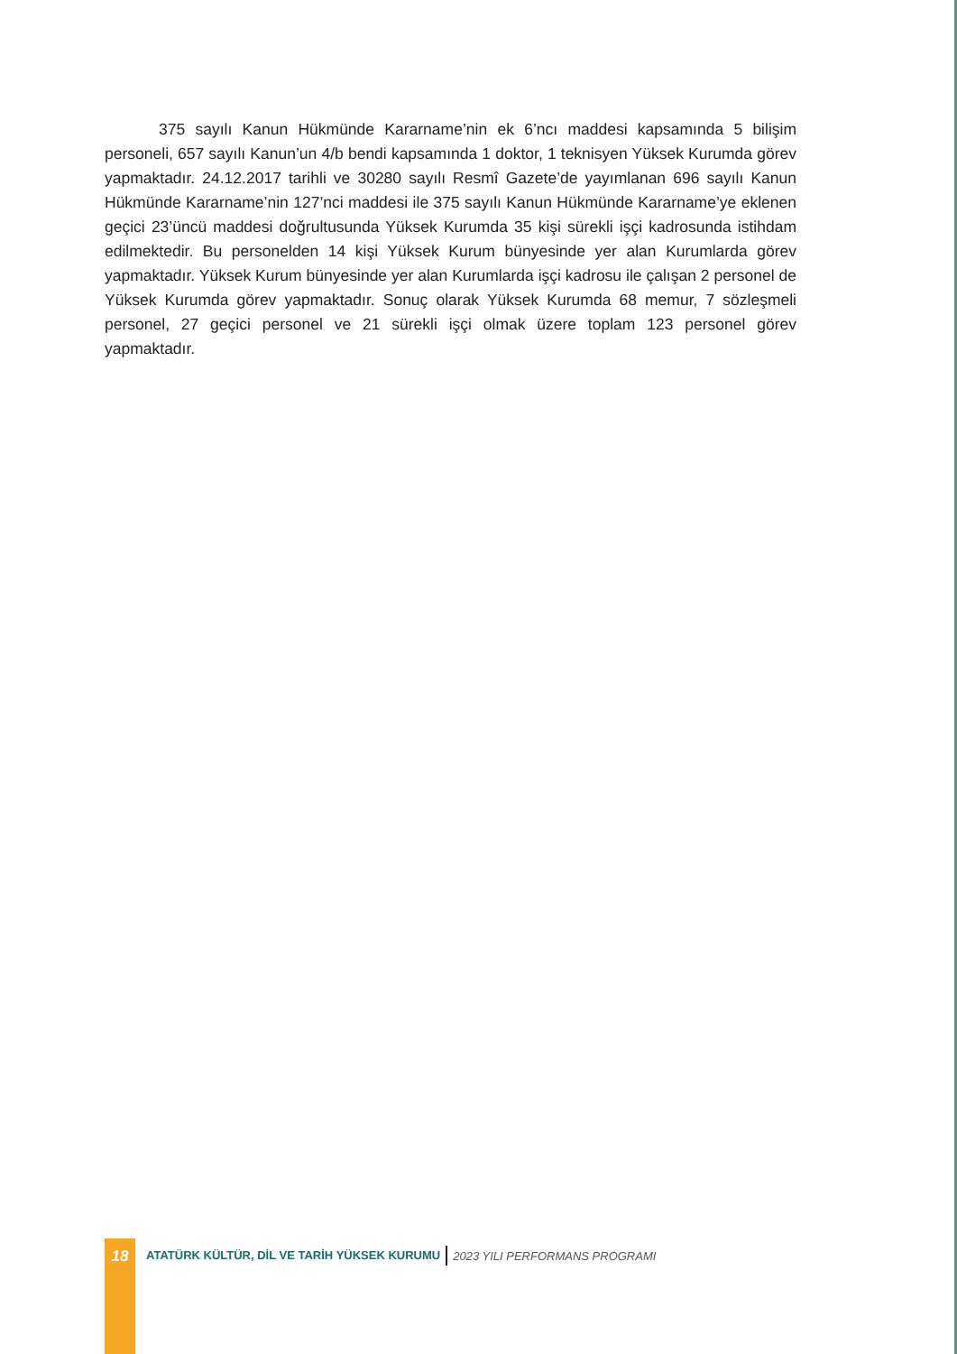375 sayılı Kanun Hükmünde Kararname’nin ek 6’ncı maddesi kapsamında 5 bilişim personeli, 657 sayılı Kanun’un 4/b bendi kapsamında 1 doktor, 1 teknisyen Yüksek Kurumda görev yapmaktadır. 24.12.2017 tarihli ve 30280 sayılı Resmî Gazete’de yayımlanan 696 sayılı Kanun Hükmünde Kararname’nin 127’nci maddesi ile 375 sayılı Kanun Hükmünde Kararname’ye eklenen geçici 23’üncü maddesi doğrultusunda Yüksek Kurumda 35 kişi sürekli işçi kadrosunda istihdam edilmektedir. Bu personelden 14 kişi Yüksek Kurum bünyesinde yer alan Kurumlarda görev yapmaktadır. Yüksek Kurum bünyesinde yer alan Kurumlarda işçi kadrosu ile çalışan 2 personel de Yüksek Kurumda görev yapmaktadır. Sonuç olarak Yüksek Kurumda 68 memur, 7 sözleşmeli personel, 27 geçici personel ve 21 sürekli işçi olmak üzere toplam 123 personel görev yapmaktadır.
18
ATATÜRK KÜLTÜR, DİL VE TARİH YÜKSEK KURUMU
2023 YILI PERFORMANS PROGRAMI